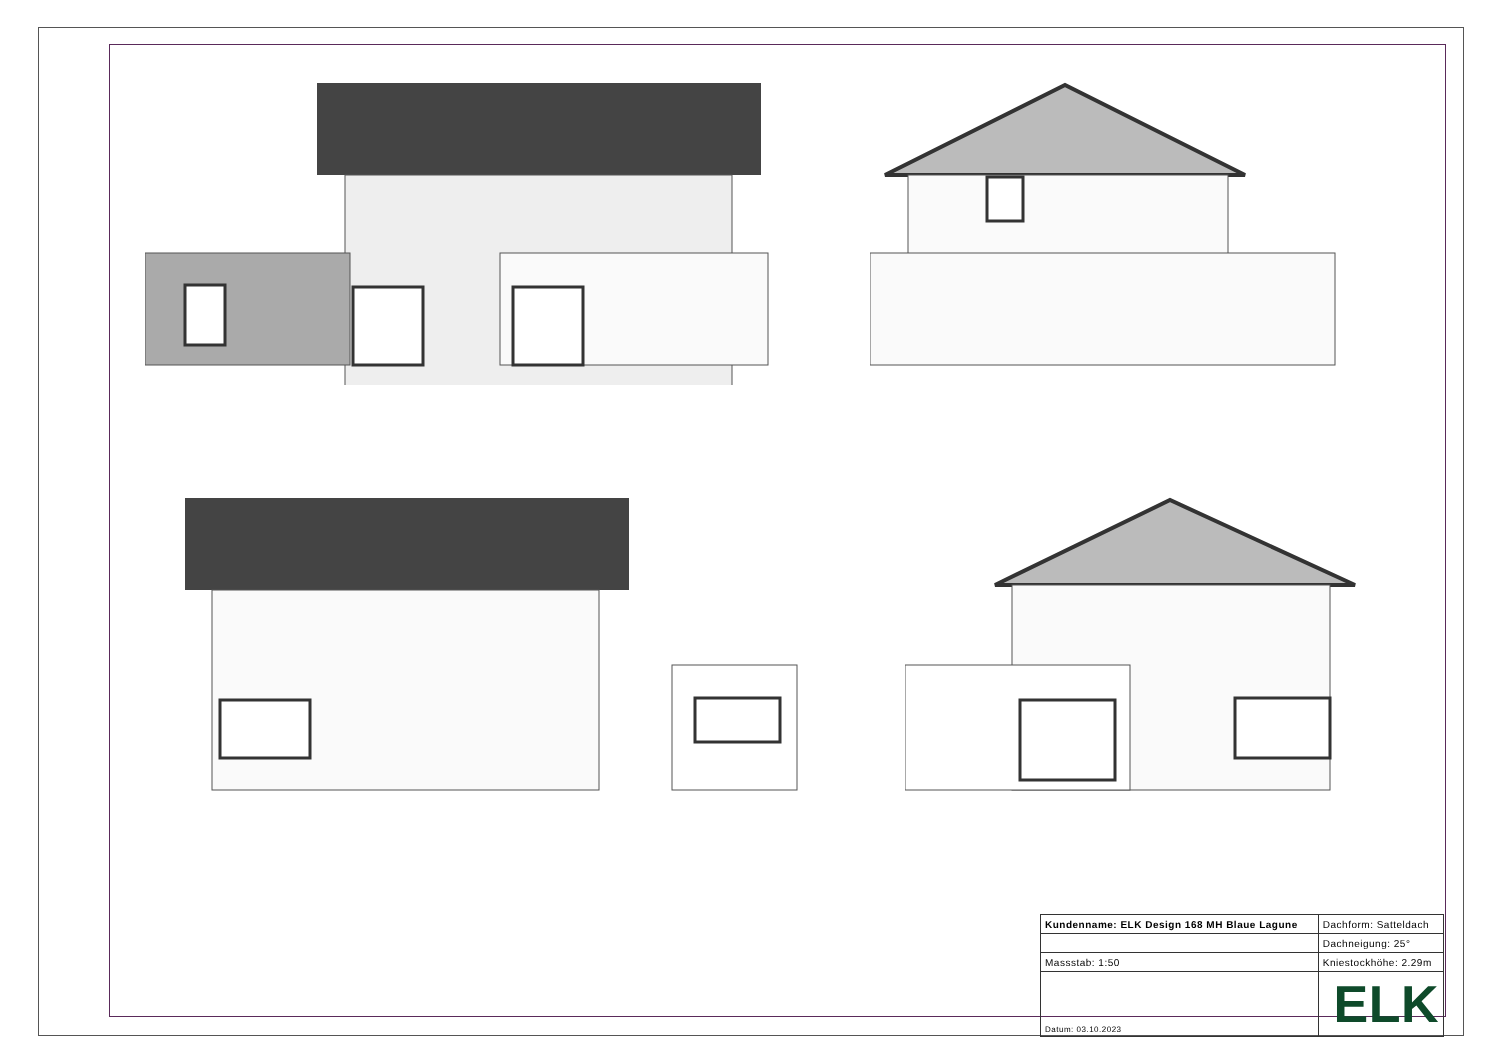| Kundenname: ELK Design 168 MH Blaue Lagune | Dachform: Satteldach |
| | Dachneigung: 25° |
| Massstab: 1:50 | Kniestockhöhe: 2.29m |
| Datum: 03.10.2023 | ELK |